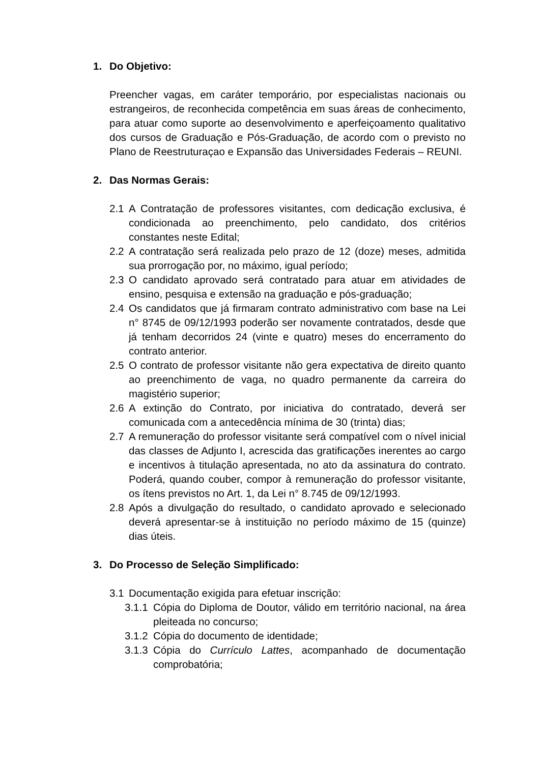1. Do Objetivo:
Preencher vagas, em caráter temporário, por especialistas nacionais ou estrangeiros, de reconhecida competência em suas áreas de conhecimento, para atuar como suporte ao desenvolvimento e aperfeiçoamento qualitativo dos cursos de Graduação e Pós-Graduação, de acordo com o previsto no Plano de Reestruturaçao e Expansão das Universidades Federais – REUNI.
2. Das Normas Gerais:
2.1 A Contratação de professores visitantes, com dedicação exclusiva, é condicionada ao preenchimento, pelo candidato, dos critérios constantes neste Edital;
2.2 A contratação será realizada pelo prazo de 12 (doze) meses, admitida sua prorrogação por, no máximo, igual período;
2.3 O candidato aprovado será contratado para atuar em atividades de ensino, pesquisa e extensão na graduação e pós-graduação;
2.4 Os candidatos que já firmaram contrato administrativo com base na Lei n° 8745 de 09/12/1993 poderão ser novamente contratados, desde que já tenham decorridos 24 (vinte e quatro) meses do encerramento do contrato anterior.
2.5 O contrato de professor visitante não gera expectativa de direito quanto ao preenchimento de vaga, no quadro permanente da carreira do magistério superior;
2.6 A extinção do Contrato, por iniciativa do contratado, deverá ser comunicada com a antecedência mínima de 30 (trinta) dias;
2.7 A remuneração do professor visitante será compatível com o nível inicial das classes de Adjunto I, acrescida das gratificações inerentes ao cargo e incentivos à titulação apresentada, no ato da assinatura do contrato. Poderá, quando couber, compor à remuneração do professor visitante, os ítens previstos no Art. 1, da Lei n° 8.745 de 09/12/1993.
2.8 Após a divulgação do resultado, o candidato aprovado e selecionado deverá apresentar-se à instituição no período máximo de 15 (quinze) dias úteis.
3. Do Processo de Seleção Simplificado:
3.1 Documentação exigida para efetuar inscrição:
3.1.1 Cópia do Diploma de Doutor, válido em território nacional, na área pleiteada no concurso;
3.1.2 Cópia do documento de identidade;
3.1.3 Cópia do Currículo Lattes, acompanhado de documentação comprobatória;